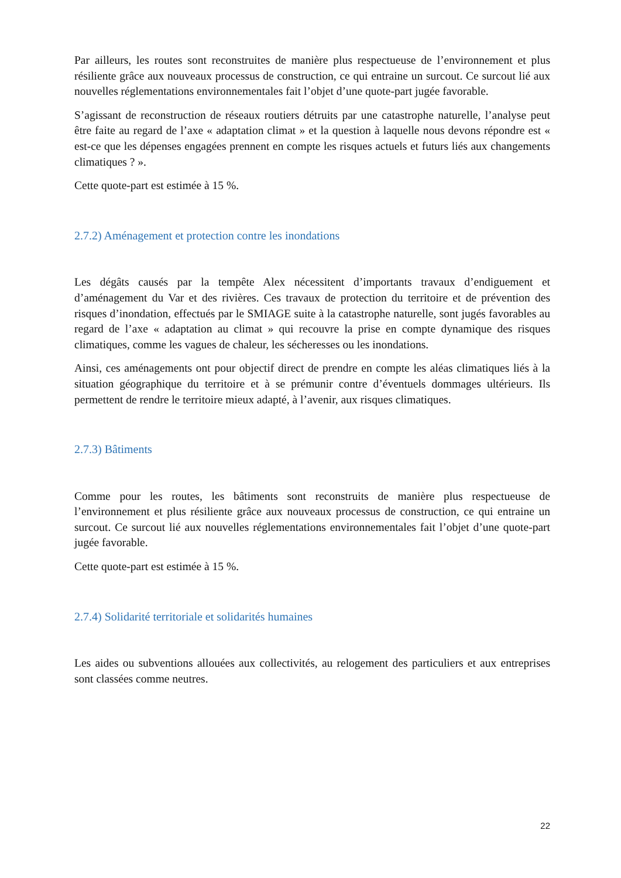Par ailleurs, les routes sont reconstruites de manière plus respectueuse de l’environnement et plus résiliente grâce aux nouveaux processus de construction, ce qui entraine un surcout. Ce surcout lié aux nouvelles réglementations environnementales fait l’objet d’une quote-part jugée favorable.
S’agissant de reconstruction de réseaux routiers détruits par une catastrophe naturelle, l’analyse peut être faite au regard de l’axe « adaptation climat » et la question à laquelle nous devons répondre est « est-ce que les dépenses engagées prennent en compte les risques actuels et futurs liés aux changements climatiques ? ».
Cette quote-part est estimée à 15 %.
2.7.2) Aménagement et protection contre les inondations
Les dégâts causés par la tempête Alex nécessitent d’importants travaux d’endiguement et d’aménagement du Var et des rivières. Ces travaux de protection du territoire et de prévention des risques d’inondation, effectués par le SMIAGE suite à la catastrophe naturelle, sont jugés favorables au regard de l’axe « adaptation au climat » qui recouvre la prise en compte dynamique des risques climatiques, comme les vagues de chaleur, les sécheresses ou les inondations.
Ainsi, ces aménagements ont pour objectif direct de prendre en compte les aléas climatiques liés à la situation géographique du territoire et à se prémunir contre d’éventuels dommages ultérieurs. Ils permettent de rendre le territoire mieux adapté, à l’avenir, aux risques climatiques.
2.7.3) Bâtiments
Comme pour les routes, les bâtiments sont reconstruits de manière plus respectueuse de l’environnement et plus résiliente grâce aux nouveaux processus de construction, ce qui entraine un surcout. Ce surcout lié aux nouvelles réglementations environnementales fait l’objet d’une quote-part jugée favorable.
Cette quote-part est estimée à 15 %.
2.7.4) Solidarité territoriale et solidarités humaines
Les aides ou subventions allouées aux collectivités, au relogement des particuliers et aux entreprises sont classées comme neutres.
22